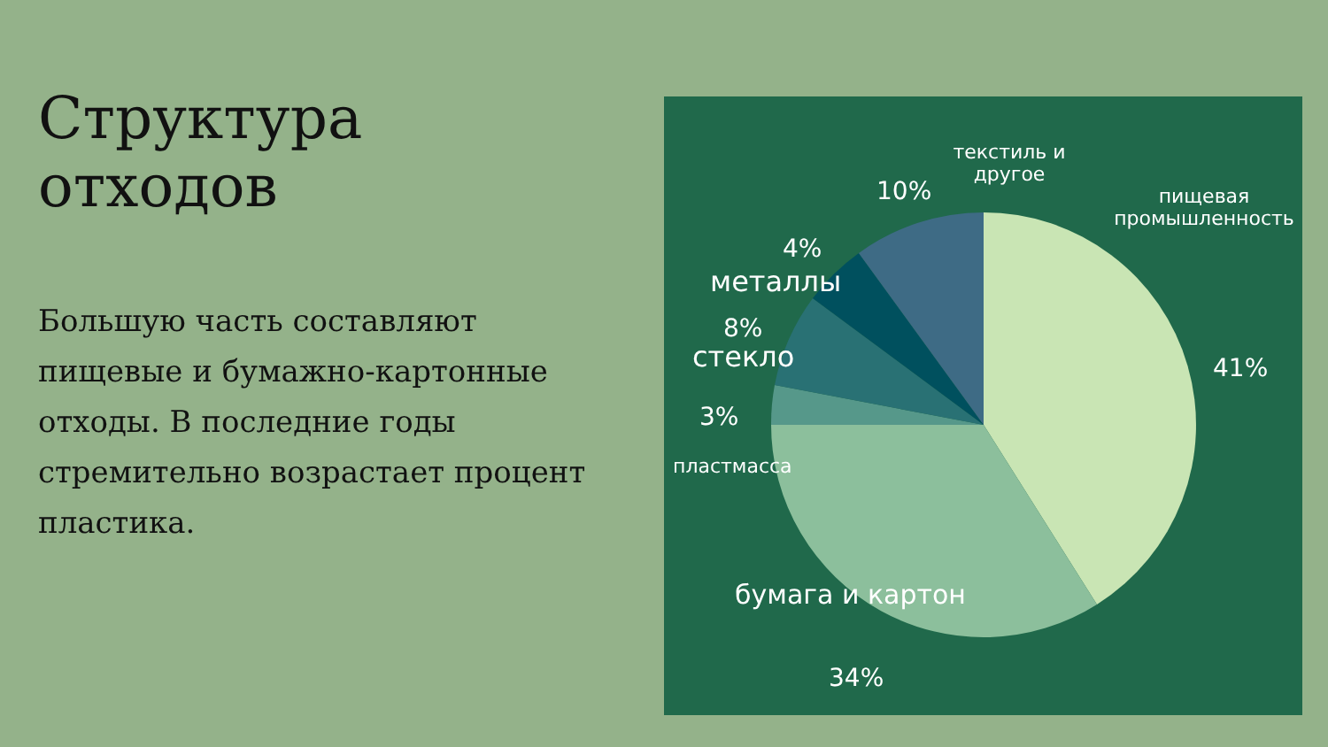Структура отходов
Большую часть составляют пищевые и бумажно-картонные отходы. В последние годы стремительно возрастает процент пластика.
текстиль и другое
10%
пищевая промышленность
4%
металлы
8%
стекло 41%
3%
пластмасса
бумага и картон
34%